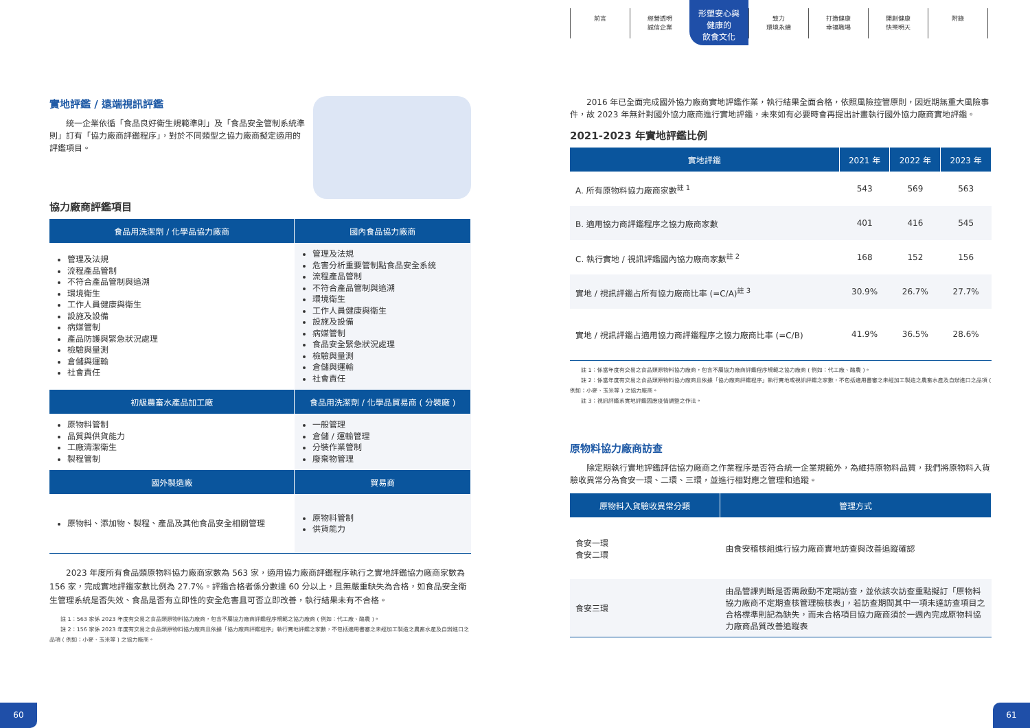前言 經營透明
誠信企業
形塑安心與
健康的
飲食文化
致力
環境永續
打造健康
幸福職場
開創健康
快樂明天
附錄
實地評鑑 / 遠端視訊評鑑
統一企業依循「食品良好衛生規範準則」及「食品安全管制系統準則」訂有「協力廠商評鑑程序」，對於不同類型之協力廠商擬定適用的評鑑項目。
協力廠商評鑑項目
| 食品用洗潔劑 / 化學品協力廠商 | 國內食品協力廠商 |
| --- | --- |
| 管理及法規 流程產品管制 不符合產品管制與追溯 環境衛生 工作人員健康與衛生 設施及設備 病媒管制 產品防護與緊急狀況處理 檢驗與量測 倉儲與運輸 社會責任 | 管理及法規 危害分析重要管制點食品安全系統 流程產品管制 不符合產品管制與追溯 環境衛生 工作人員健康與衛生 設施及設備 病媒管制 食品安全緊急狀況處理 檢驗與量測 倉儲與運輸 社會責任 |
| 初級農畜水產品加工廠 | 食品用洗潔劑 / 化學品貿易商 ( 分裝廠 ) |
| 原物料管制 品質與供貨能力 工廠清潔衛生 製程管制 | 一般管理 倉儲 / 運輸管理 分裝作業管制 廢棄物管理 |
| 國外製造廠 | 貿易商 |
| 原物料、添加物、製程、產品及其他食品安全相關管理 | 原物料管制 供貨能力 |
2023 年度所有食品類原物料協力廠商家數為 563 家，適用協力廠商評鑑程序執行之實地評鑑協力廠商家數為 156 家，完成實地評鑑家數比例為 27.7%。評鑑合格者係分數達 60 分以上，且無嚴重缺失為合格，如食品安全衛生管理系統是否失效、食品是否有立即性的安全危害且可否立即改善，執行結果未有不合格。
註 1：563 家係 2023 年度有交易之食品類原物料協力廠商，包含不屬協力廠商評鑑程序規範之協力廠商 ( 例如：代工廠、酪農 )。
註 2：156 家係 2023 年度有交易之食品類原物料協力廠商且依據「協力廠商評鑑程序」執行實地評鑑之家數，不包括適用書審之未經加工製造之農畜水產及自辦進口之品項 ( 例如：小麥、玉米等 ) 之協力廠商。
2016 年已全面完成國外協力廠商實地評鑑作業，執行結果全面合格，依照風險控管原則，因近期無重大風險事件，故 2023 年無針對國外協力廠商進行實地評鑑，未來如有必要時會再提出計畫執行國外協力廠商實地評鑑。
2021-2023 年實地評鑑比例
| 實地評鑑 | 2021 年 | 2022 年 | 2023 年 |
| --- | --- | --- | --- |
| A. 所有原物料協力廠商家數<sup>註 1</sup> | 543 | 569 | 563 |
| B. 適用協力商評鑑程序之協力廠商家數 | 401 | 416 | 545 |
| C. 執行實地 / 視訊評鑑國內協力廠商家數<sup>註 2</sup> | 168 | 152 | 156 |
| 實地 / 視訊評鑑占所有協力廠商比率 (=C/A)<sup>註 3</sup> | 30.9% | 26.7% | 27.7% |
| 實地 / 視訊評鑑占適用協力商評鑑程序之協力廠商比率 (=C/B) | 41.9% | 36.5% | 28.6% |
註 1：係當年度有交易之食品類原物料協力廠商，包含不屬協力廠商評鑑程序規範之協力廠商 ( 例如：代工廠、酪農 )。
註 2：係當年度有交易之食品類原物料協力廠商且依據「協力廠商評鑑程序」執行實地或視訊評鑑之家數，不包括適用書審之未經加工製造之農畜水產及自辦進口之品項 ( 例如：小麥、玉米等 ) 之協力廠商。
註 3：視訊評鑑系實地評鑑因應疫情調整之作法。
原物料協力廠商訪查
除定期執行實地評鑑評估協力廠商之作業程序是否符合統一企業規範外，為維持原物料品質，我們將原物料入貨驗收異常分為食安一環、二環、三環，並進行相對應之管理和追蹤。
| 原物料入貨驗收異常分類 | 管理方式 |
| --- | --- |
| 食安一環 食安二環 | 由食安稽核組進行協力廠商實地訪查與改善追蹤確認 |
| 食安三環 | 由品管課判斷是否需啟動不定期訪查，並依該次訪查重點擬訂「原物料協力廠商不定期查核管理檢核表」，若訪查期間其中一項未達訪查項目之合格標準則記為缺失，而未合格項目協力廠商須於一週內完成原物料協力廠商品質改善追蹤表 |
60 61